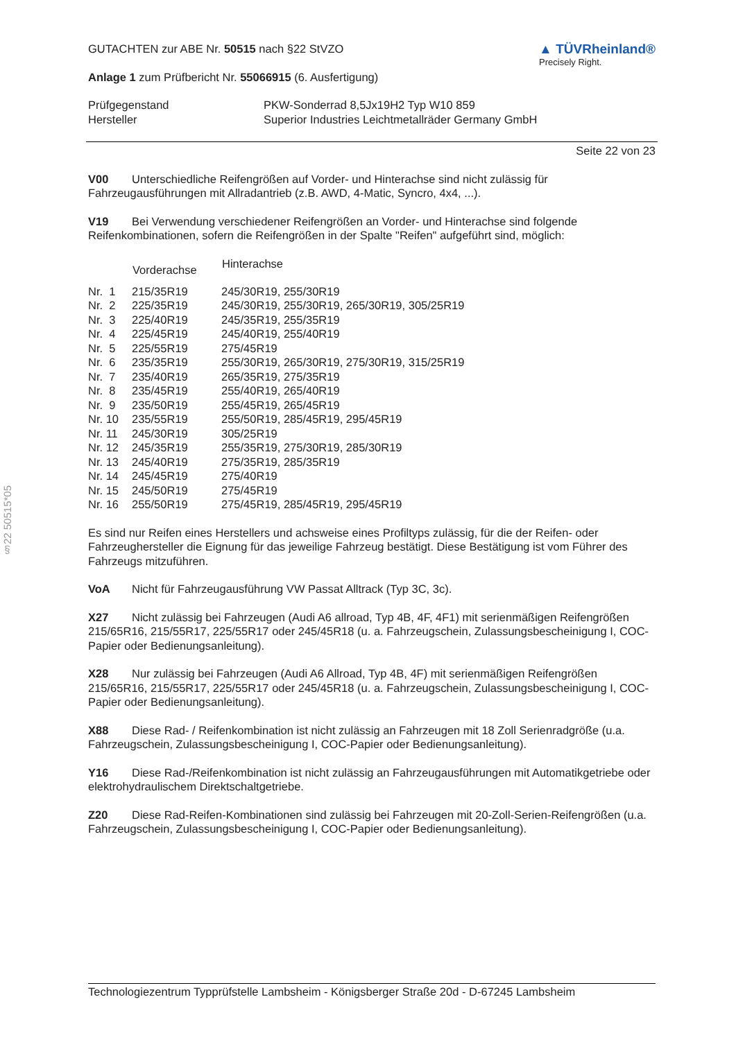§22 50515*05
GUTACHTEN zur ABE Nr. 50515 nach §22 StVZO
Anlage 1 zum Prüfbericht Nr. 55066915 (6. Ausfertigung)
▲ TÜVRheinland®
Precisely Right.
| Prüfgegenstand | PKW-Sonderrad 8,5Jx19H2 Typ W10 859 |
| Hersteller | Superior Industries Leichtmetallräder Germany GmbH |
Seite 22 von 23
V00 Unterschiedliche Reifengrößen auf Vorder- und Hinterachse sind nicht zulässig für Fahrzeugausführungen mit Allradantrieb (z.B. AWD, 4-Matic, Syncro, 4x4, ...).
V19 Bei Verwendung verschiedener Reifengrößen an Vorder- und Hinterachse sind folgende Reifenkombinationen, sofern die Reifengrößen in der Spalte "Reifen" aufgeführt sind, möglich:
| | Vorderachse | Hinterachse |
| --- | --- | --- |
| Nr. 1 | 215/35R19 | 245/30R19, 255/30R19 |
| Nr. 2 | 225/35R19 | 245/30R19, 255/30R19, 265/30R19, 305/25R19 |
| Nr. 3 | 225/40R19 | 245/35R19, 255/35R19 |
| Nr. 4 | 225/45R19 | 245/40R19, 255/40R19 |
| Nr. 5 | 225/55R19 | 275/45R19 |
| Nr. 6 | 235/35R19 | 255/30R19, 265/30R19, 275/30R19, 315/25R19 |
| Nr. 7 | 235/40R19 | 265/35R19, 275/35R19 |
| Nr. 8 | 235/45R19 | 255/40R19, 265/40R19 |
| Nr. 9 | 235/50R19 | 255/45R19, 265/45R19 |
| Nr. 10 | 235/55R19 | 255/50R19, 285/45R19, 295/45R19 |
| Nr. 11 | 245/30R19 | 305/25R19 |
| Nr. 12 | 245/35R19 | 255/35R19, 275/30R19, 285/30R19 |
| Nr. 13 | 245/40R19 | 275/35R19, 285/35R19 |
| Nr. 14 | 245/45R19 | 275/40R19 |
| Nr. 15 | 245/50R19 | 275/45R19 |
| Nr. 16 | 255/50R19 | 275/45R19, 285/45R19, 295/45R19 |
Es sind nur Reifen eines Herstellers und achsweise eines Profiltyps zulässig, für die der Reifen- oder Fahrzeughersteller die Eignung für das jeweilige Fahrzeug bestätigt. Diese Bestätigung ist vom Führer des Fahrzeugs mitzuführen.
VoA Nicht für Fahrzeugausführung VW Passat Alltrack (Typ 3C, 3c).
X27 Nicht zulässig bei Fahrzeugen (Audi A6 allroad, Typ 4B, 4F, 4F1) mit serienmäßigen Reifengrößen 215/65R16, 215/55R17, 225/55R17 oder 245/45R18 (u. a. Fahrzeugschein, Zulassungsbescheinigung I, COC-Papier oder Bedienungsanleitung).
X28 Nur zulässig bei Fahrzeugen (Audi A6 Allroad, Typ 4B, 4F) mit serienmäßigen Reifengrößen 215/65R16, 215/55R17, 225/55R17 oder 245/45R18 (u. a. Fahrzeugschein, Zulassungsbescheinigung I, COC-Papier oder Bedienungsanleitung).
X88 Diese Rad- / Reifenkombination ist nicht zulässig an Fahrzeugen mit 18 Zoll Serienradgröße (u.a. Fahrzeugschein, Zulassungsbescheinigung I, COC-Papier oder Bedienungsanleitung).
Y16 Diese Rad-/Reifenkombination ist nicht zulässig an Fahrzeugausführungen mit Automatikgetriebe oder elektrohydraulischem Direktschaltgetriebe.
Z20 Diese Rad-Reifen-Kombinationen sind zulässig bei Fahrzeugen mit 20-Zoll-Serien-Reifengrößen (u.a. Fahrzeugschein, Zulassungsbescheinigung I, COC-Papier oder Bedienungsanleitung).
Technologiezentrum Typprüfstelle Lambsheim - Königsberger Straße 20d - D-67245 Lambsheim